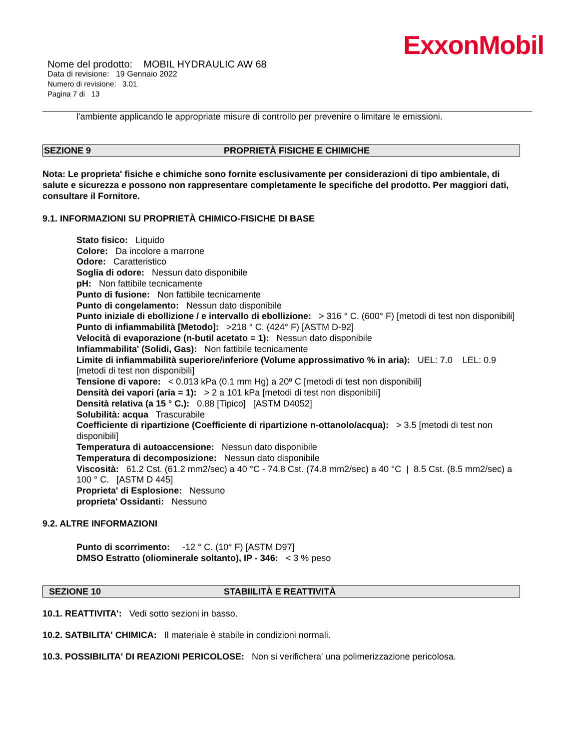ExxonMobil
Nome del prodotto: MOBIL HYDRAULIC AW 68
Data di revisione: 19 Gennaio 2022
Numero di revisione: 3.01
Pagina 7 di 13
l'ambiente applicando le appropriate misure di controllo per prevenire o limitare le emissioni.
SEZIONE 9 PROPRIETÀ FISICHE E CHIMICHE
Nota: Le proprieta' fisiche e chimiche sono fornite esclusivamente per considerazioni di tipo ambientale, di salute e sicurezza e possono non rappresentare completamente le specifiche del prodotto. Per maggiori dati, consultare il Fornitore.
9.1. INFORMAZIONI SU PROPRIETÀ CHIMICO-FISICHE DI BASE
Stato fisico: Liquido
Colore: Da incolore a marrone
Odore: Caratteristico
Soglia di odore: Nessun dato disponibile
pH: Non fattibile tecnicamente
Punto di fusione: Non fattibile tecnicamente
Punto di congelamento: Nessun dato disponibile
Punto iniziale di ebollizione / e intervallo di ebollizione: > 316 ° C. (600° F) [metodi di test non disponibili]
Punto di infiammabilità [Metodo]: >218 ° C. (424° F) [ASTM D-92]
Velocità di evaporazione (n-butil acetato = 1): Nessun dato disponibile
Infiammabilita' (Solidi, Gas): Non fattibile tecnicamente
Limite di infiammabilità superiore/inferiore (Volume approssimativo % in aria): UEL: 7.0 LEL: 0.9 [metodi di test non disponibili]
Tensione di vapore: < 0.013 kPa (0.1 mm Hg) a 20º C [metodi di test non disponibili]
Densità dei vapori (aria = 1): > 2 a 101 kPa [metodi di test non disponibili]
Densità relativa (a 15 ° C.): 0.88 [Tipico] [ASTM D4052]
Solubilità: acqua Trascurabile
Coefficiente di ripartizione (Coefficiente di ripartizione n-ottanolo/acqua): > 3.5 [metodi di test non disponibili]
Temperatura di autoaccensione: Nessun dato disponibile
Temperatura di decomposizione: Nessun dato disponibile
Viscosità: 61.2 Cst. (61.2 mm2/sec) a 40 °C - 74.8 Cst. (74.8 mm2/sec) a 40 °C | 8.5 Cst. (8.5 mm2/sec) a 100 ° C. [ASTM D 445]
Proprieta' di Esplosione: Nessuno
proprieta' Ossidanti: Nessuno
9.2. ALTRE INFORMAZIONI
Punto di scorrimento: -12 ° C. (10° F) [ASTM D97]
DMSO Estratto (oliominerale soltanto), IP - 346: < 3 % peso
SEZIONE 10 STABIILITÀ E REATTIVITÀ
10.1. REATTIVITA': Vedi sotto sezioni in basso.
10.2. SATBILITA' CHIMICA: Il materiale è stabile in condizioni normali.
10.3. POSSIBILITA' DI REAZIONI PERICOLOSE: Non si verifichera' una polimerizzazione pericolosa.